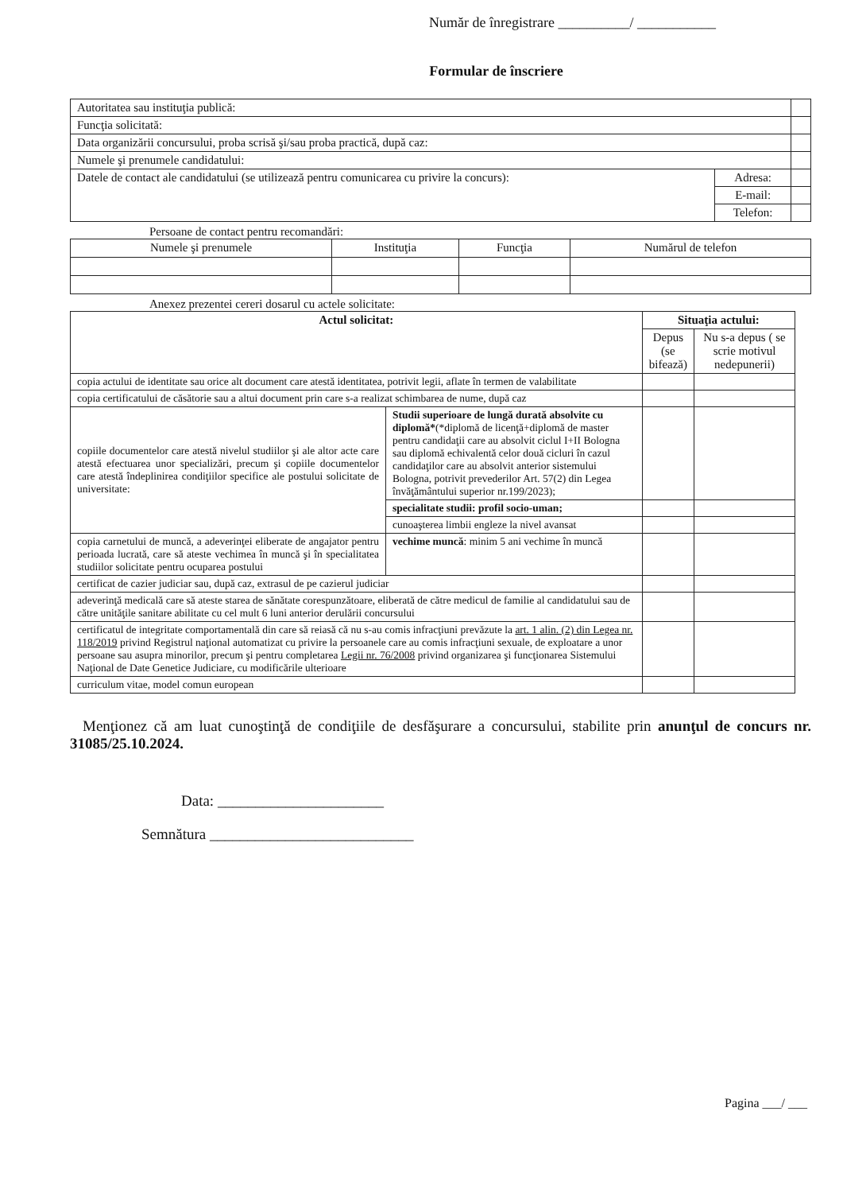Număr de înregistrare __________/ ___________
Formular de înscriere
| Autoritatea sau instituţia publică: | | |
| Funcţia solicitată: | | |
| Data organizării concursului, proba scrisă şi/sau proba practică, după caz: | | |
| Numele şi prenumele candidatului: | | |
| Datele de contact ale candidatului (se utilizează pentru comunicarea cu privire la concurs): | Adresa: | |
| | E-mail: | |
| | Telefon: | |
Persoane de contact pentru recomandări:
| Numele şi prenumele | Instituţia | Funcţia | Numărul de telefon |
| --- | --- | --- | --- |
Anexez prezentei cereri dosarul cu actele solicitate:
| Actul solicitat: | | Situaţia actului: | |
| --- | --- | --- | --- |
| | | Depus (se bifează) | Nu s-a depus ( se scrie motivul nedepunerii) |
| copia actului de identitate sau orice alt document care atestă identitatea, potrivit legii, aflate în termen de valabilitate | | | |
| copia certificatului de căsătorie sau a altui document prin care s-a realizat schimbarea de nume, după caz | | | |
| copiile documentelor care atestă nivelul studiilor şi ale altor acte care atestă efectuarea unor specializări, precum şi copiile documentelor care atestă îndeplinirea condiţiilor specifice ale postului solicitate de universitate: | Studii superioare de lungă durată absolvite cu diplomă* (*diplomă de licenţă+diplomă de master pentru candidaţii care au absolvit ciclul I+II Bologna sau diplomă echivalentă celor două cicluri în cazul candidaţilor care au absolvit anterior sistemului Bologna, potrivit prevederilor Art. 57(2) din Legea învăţământului superior nr.199/2023); | | |
| | specialitate studii: profil socio-uman; | | |
| | cunoaşterea limbii engleze la nivel avansat | | |
| copia carnetului de muncă, a adeverinţei eliberate de angajator pentru perioada lucrată, care să ateste vechimea în muncă şi în specialitatea studiilor solicitate pentru ocuparea postului | vechime muncă : minim 5 ani vechime în muncă | | |
| certificat de cazier judiciar sau, după caz, extrasul de pe cazierul judiciar | | | |
| adeverinţă medicală care să ateste starea de sănătate corespunzătoare, eliberată de către medicul de familie al candidatului sau de către unităţile sanitare abilitate cu cel mult 6 luni anterior derulării concursului | | | |
| certificatul de integritate comportamentală din care să reiasă că nu s-au comis infracţiuni prevăzute la art. 1 alin. (2) din Legea nr. 118/2019 privind Registrul naţional automatizat cu privire la persoanele care au comis infracţiuni sexuale, de exploatare a unor persoane sau asupra minorilor, precum şi pentru completarea Legii nr. 76/2008 privind organizarea şi funcţionarea Sistemului Naţional de Date Genetice Judiciare, cu modificările ulterioare | | | |
| curriculum vitae, model comun european | | | |
Menţionez că am luat cunoştinţă de condiţiile de desfăşurare a concursului, stabilite prin anunţul de concurs nr. 31085/25.10.2024.
Data: ______________________
Semnătura ___________________________
Pagina ___/ ___